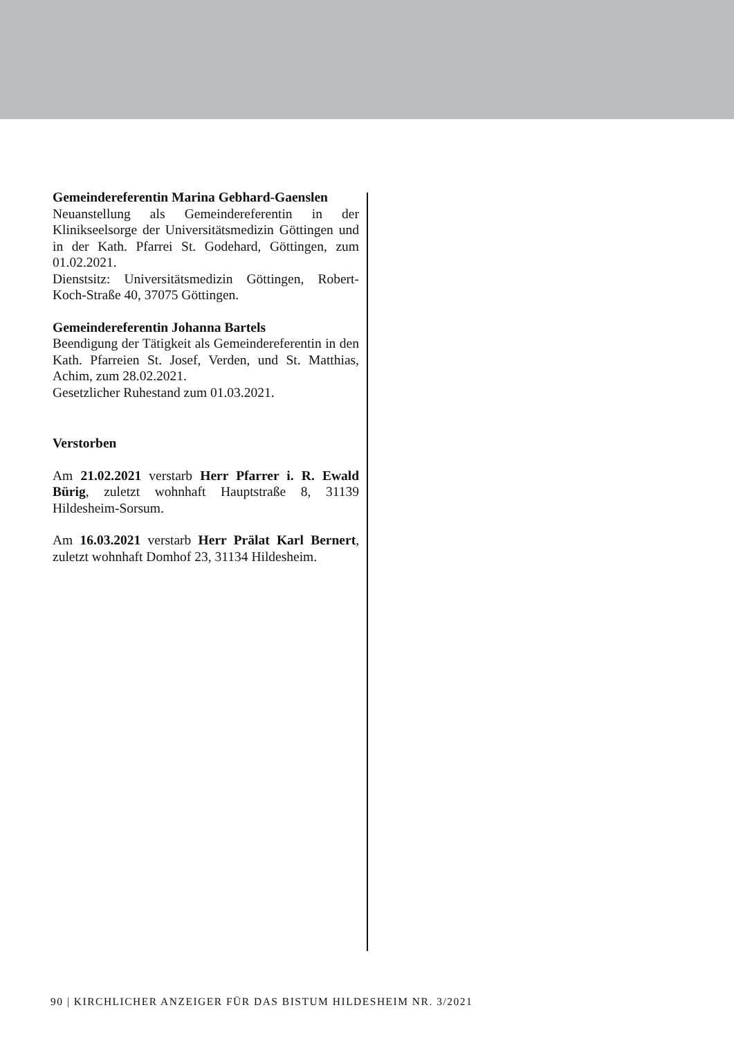Gemeindereferentin Marina Gebhard-Gaenslen
Neuanstellung als Gemeindereferentin in der Klinikseelsorge der Universitätsmedizin Göttingen und in der Kath. Pfarrei St. Godehard, Göttingen, zum 01.02.2021.
Dienstsitz: Universitätsmedizin Göttingen, Robert-Koch-Straße 40, 37075 Göttingen.
Gemeindereferentin Johanna Bartels
Beendigung der Tätigkeit als Gemeindereferentin in den Kath. Pfarreien St. Josef, Verden, und St. Matthias, Achim, zum 28.02.2021.
Gesetzlicher Ruhestand zum 01.03.2021.
Verstorben
Am 21.02.2021 verstarb Herr Pfarrer i. R. Ewald Bürig, zuletzt wohnhaft Hauptstraße 8, 31139 Hildesheim-Sorsum.
Am 16.03.2021 verstarb Herr Prälat Karl Bernert, zuletzt wohnhaft Domhof 23, 31134 Hildesheim.
90 | KIRCHLICHER ANZEIGER FÜR DAS BISTUM HILDESHEIM NR. 3/2021